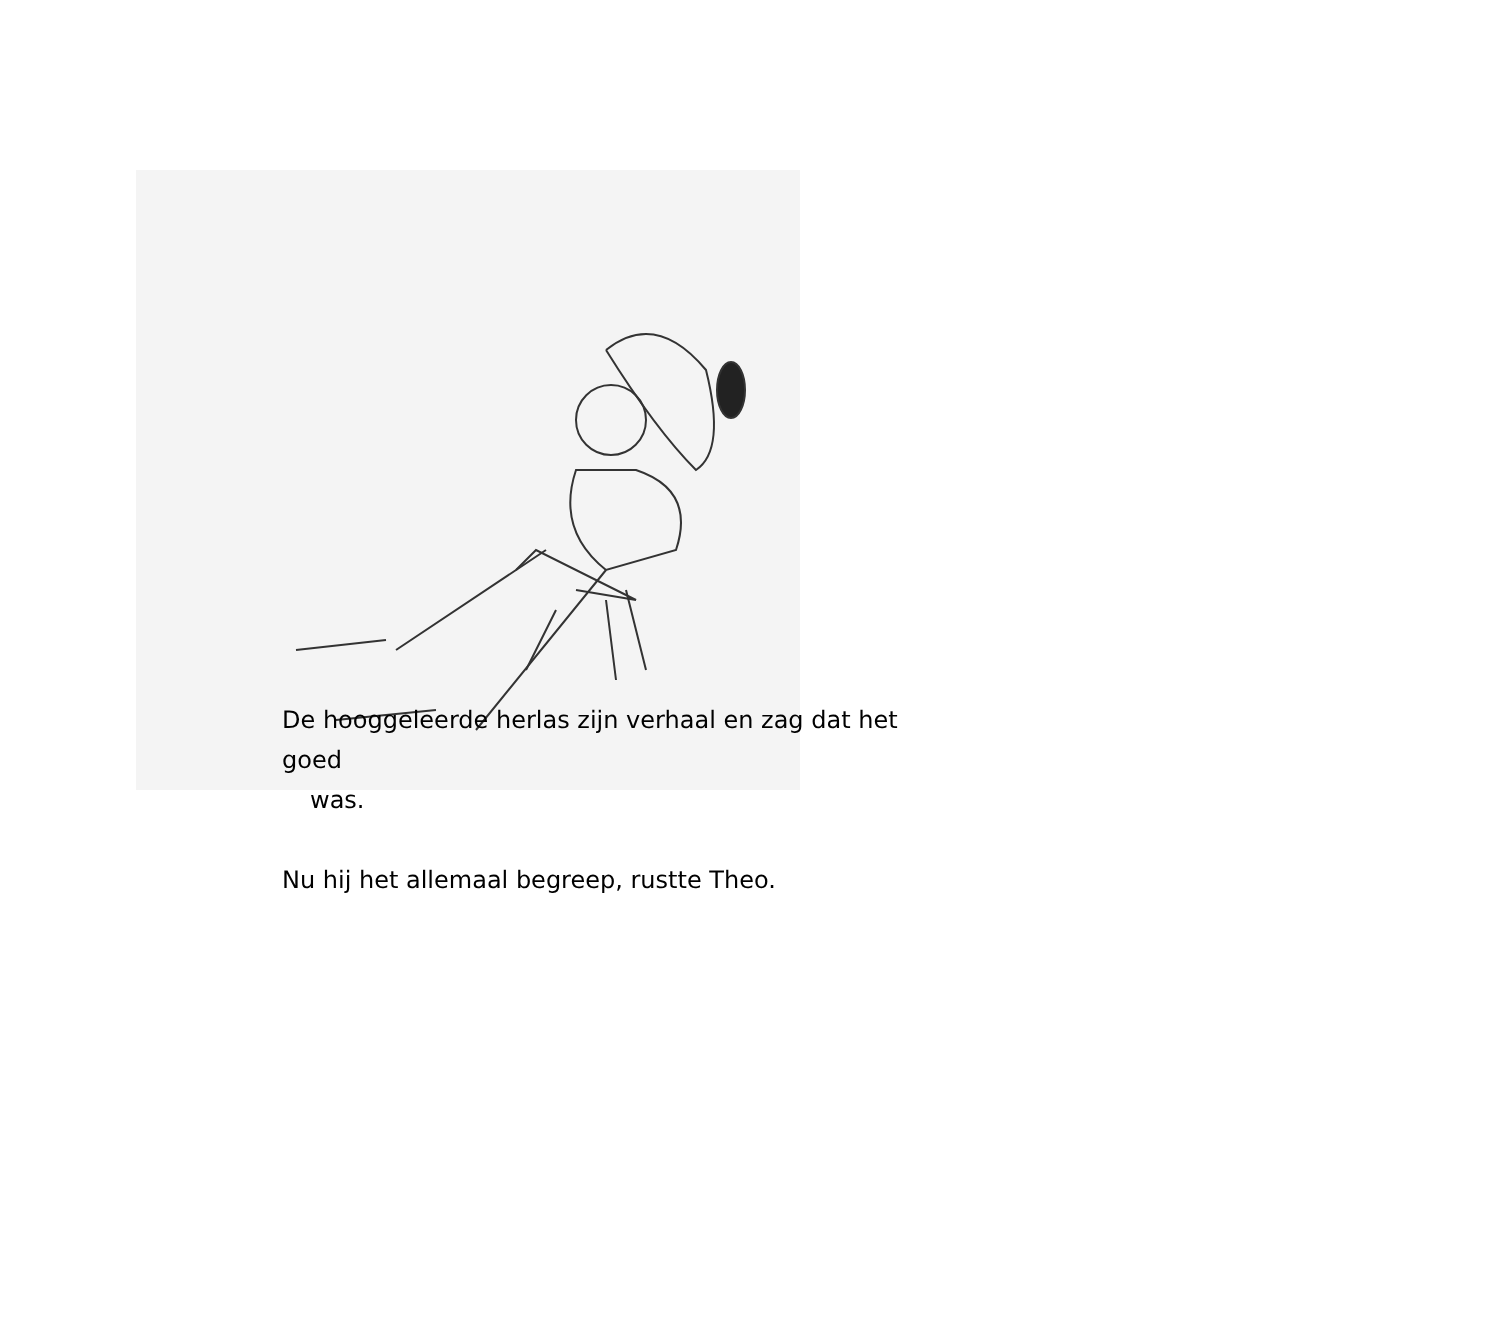De hooggeleerde herlas zijn verhaal en zag dat het goed
was.
Nu hij het allemaal begreep, rustte Theo.